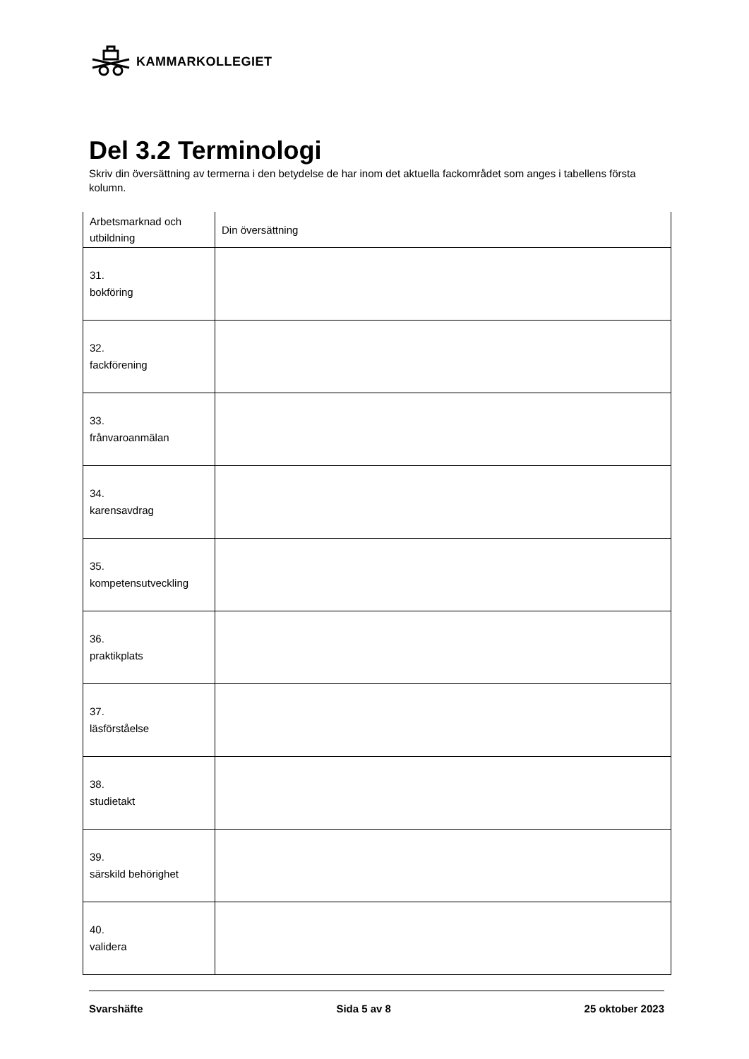KAMMARKOLLEGIET
Del 3.2 Terminologi
Skriv din översättning av termerna i den betydelse de har inom det aktuella fackområdet som anges i tabellens första kolumn.
| Arbetsmarknad och utbildning | Din översättning |
| --- | --- |
| 31. bokföring | |
| 32. fackförening | |
| 33. frånvaroanmälan | |
| 34. karensavdrag | |
| 35. kompetensutveckling | |
| 36. praktikplats | |
| 37. läsförståelse | |
| 38. studietakt | |
| 39. särskild behörighet | |
| 40. validera | |
Svarshäfte Sida 5 av 8 25 oktober 2023